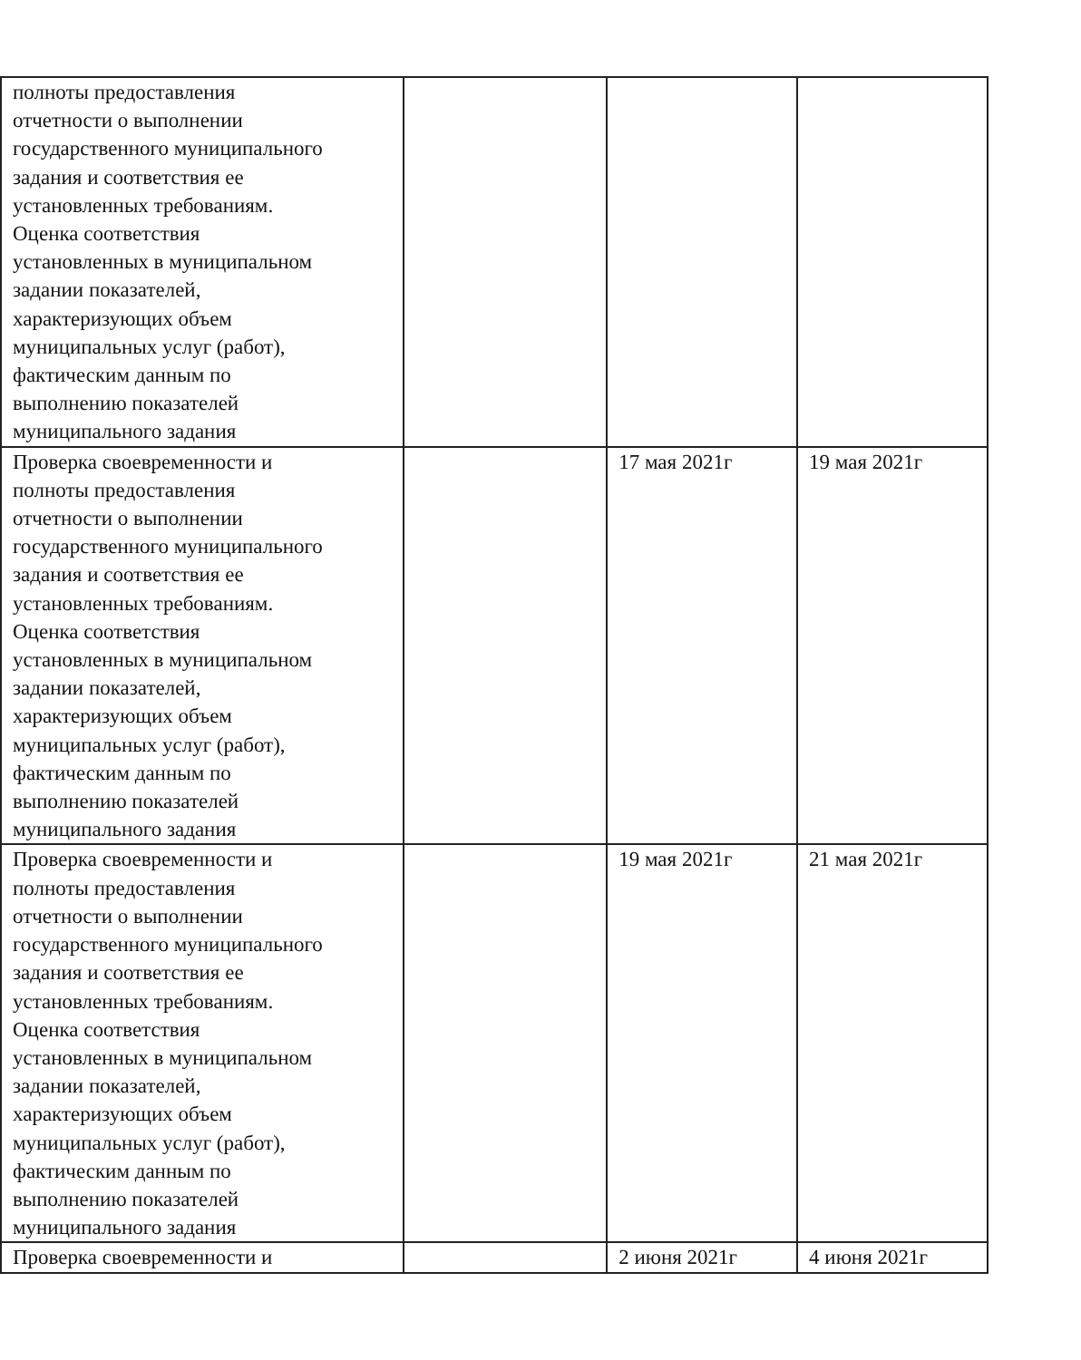| полноты предоставления отчетности о выполнении государственного муниципального задания и соответствия ее установленных требованиям. Оценка соответствия установленных в муниципальном задании показателей, характеризующих объем муниципальных услуг (работ), фактическим данным по выполнению показателей муниципального задания | | | |
| Проверка своевременности и полноты предоставления отчетности о выполнении государственного муниципального задания и соответствия ее установленных требованиям. Оценка соответствия установленных в муниципальном задании показателей, характеризующих объем муниципальных услуг (работ), фактическим данным по выполнению показателей муниципального задания | | 17 мая 2021г | 19 мая 2021г |
| Проверка своевременности и полноты предоставления отчетности о выполнении государственного муниципального задания и соответствия ее установленных требованиям. Оценка соответствия установленных в муниципальном задании показателей, характеризующих объем муниципальных услуг (работ), фактическим данным по выполнению показателей муниципального задания | | 19 мая 2021г | 21 мая 2021г |
| Проверка своевременности и | | 2 июня 2021г | 4 июня 2021г |